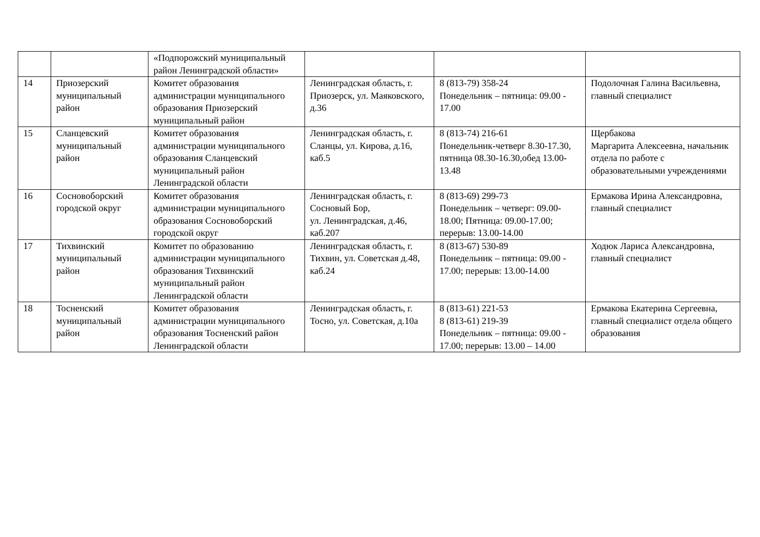| | | «Подпорожский муниципальный район Ленинградской области» | | | |
| 14 | Приозерский муниципальный район | Комитет образования администрации муниципального образования Приозерский муниципальный район | Ленинградская область, г. Приозерск, ул. Маяковского, д.36 | 8 (813-79) 358-24 Понедельник – пятница: 09.00 - 17.00 | Подолочная Галина Васильевна, главный специалист |
| 15 | Сланцевский муниципальный район | Комитет образования администрации муниципального образования Сланцевский муниципальный район Ленинградской области | Ленинградская область, г. Сланцы, ул. Кирова, д.16, каб.5 | 8 (813-74) 216-61 Понедельник-четверг 8.30-17.30, пятница 08.30-16.30,обед 13.00-13.48 | Щербакова Маргарита Алексеевна, начальник отдела по работе с образовательными учреждениями |
| 16 | Сосновоборский городской округ | Комитет образования администрации муниципального образования Сосновоборский городской округ | Ленинградская область, г. Сосновый Бор, ул. Ленинградская, д.46, каб.207 | 8 (813-69) 299-73 Понедельник – четверг: 09.00-18.00; Пятница: 09.00-17.00; перерыв: 13.00-14.00 | Ермакова Ирина Александровна, главный специалист |
| 17 | Тихвинский муниципальный район | Комитет по образованию администрации муниципального образования Тихвинский муниципальный район Ленинградской области | Ленинградская область, г. Тихвин, ул. Советская д.48, каб.24 | 8 (813-67) 530-89 Понедельник – пятница: 09.00 - 17.00; перерыв: 13.00-14.00 | Ходюк Лариса Александровна, главный специалист |
| 18 | Тосненский муниципальный район | Комитет образования администрации муниципального образования Тосненский район Ленинградской области | Ленинградская область, г. Тосно, ул. Советская, д.10а | 8 (813-61) 221-53 8 (813-61) 219-39 Понедельник – пятница: 09.00 - 17.00; перерыв: 13.00 – 14.00 | Ермакова Екатерина Сергеевна, главный специалист отдела общего образования |